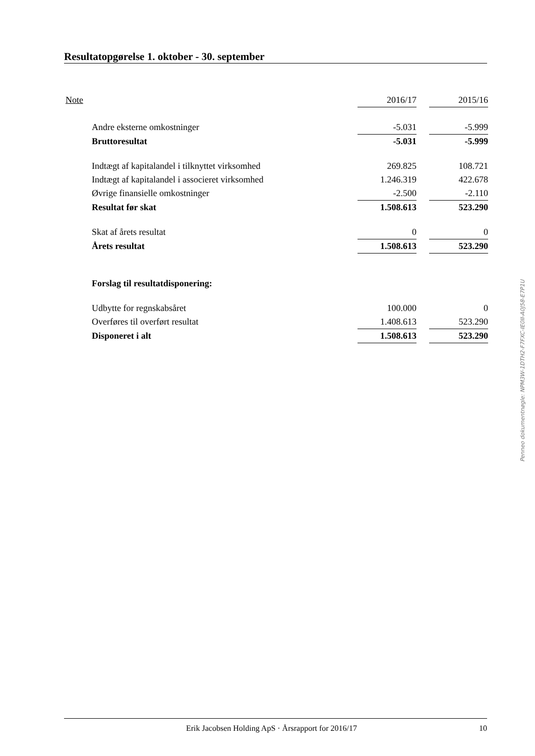Resultatopgørelse 1. oktober - 30. september
| Note | | 2016/17 | | 2015/16 |
| --- | --- | --- | --- | --- |
| | Andre eksterne omkostninger | -5.031 | | -5.999 |
| | Bruttoresultat | -5.031 | | -5.999 |
| | Indtægt af kapitalandel i tilknyttet virksomhed | 269.825 | | 108.721 |
| | Indtægt af kapitalandel i associeret virksomhed | 1.246.319 | | 422.678 |
| | Øvrige finansielle omkostninger | -2.500 | | -2.110 |
| | Resultat før skat | 1.508.613 | | 523.290 |
| | Skat af årets resultat | 0 | | 0 |
| | Årets resultat | 1.508.613 | | 523.290 |
| | Forslag til resultatdisponering: | | | |
| | Udbytte for regnskabsåret | 100.000 | | 0 |
| | Overføres til overført resultat | 1.408.613 | | 523.290 |
| | Disponeret i alt | 1.508.613 | | 523.290 |
Penneo dokumentnøgle: NPM3W-1DTH2-F7FXC-IE0II-A0J58-E7P1U
Erik Jacobsen Holding ApS · Årsrapport for 2016/17 10